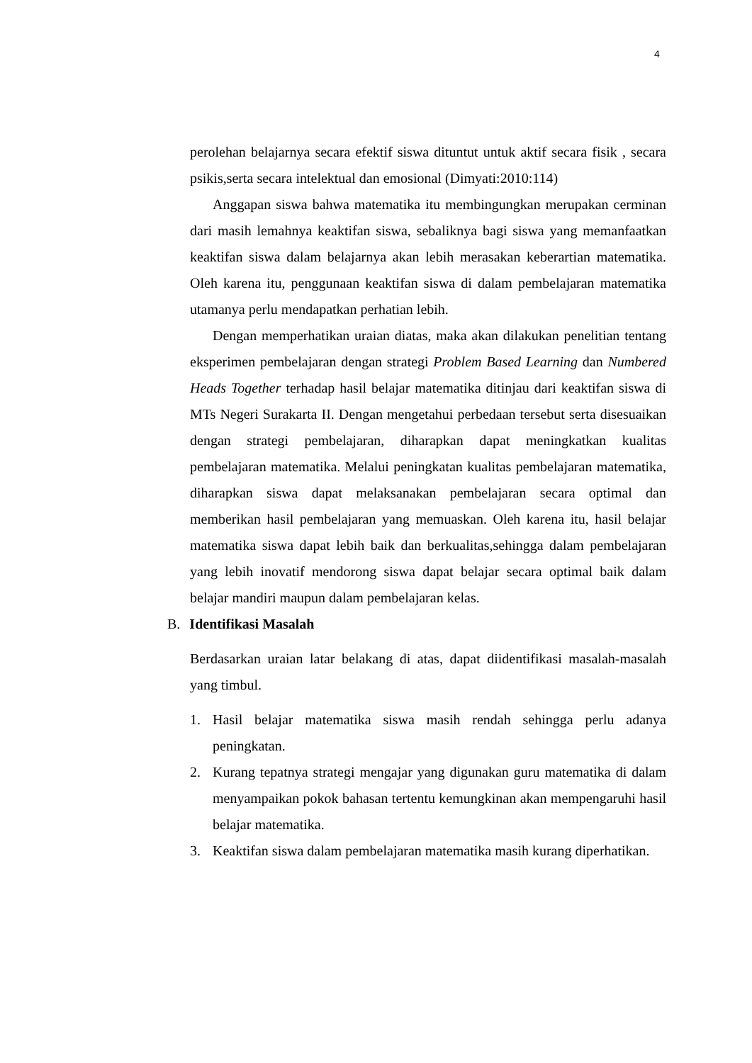4
perolehan belajarnya secara efektif siswa dituntut untuk aktif secara fisik , secara psikis,serta secara intelektual dan emosional (Dimyati:2010:114)
Anggapan siswa bahwa matematika itu membingungkan merupakan cerminan dari masih lemahnya keaktifan siswa, sebaliknya bagi siswa yang memanfaatkan keaktifan siswa dalam belajarnya akan lebih merasakan keberartian matematika. Oleh karena itu, penggunaan keaktifan siswa di dalam pembelajaran matematika utamanya perlu mendapatkan perhatian lebih.
Dengan memperhatikan uraian diatas, maka akan dilakukan penelitian tentang eksperimen pembelajaran dengan strategi Problem Based Learning dan Numbered Heads Together terhadap hasil belajar matematika ditinjau dari keaktifan siswa di MTs Negeri Surakarta II. Dengan mengetahui perbedaan tersebut serta disesuaikan dengan strategi pembelajaran, diharapkan dapat meningkatkan kualitas pembelajaran matematika. Melalui peningkatan kualitas pembelajaran matematika, diharapkan siswa dapat melaksanakan pembelajaran secara optimal dan memberikan hasil pembelajaran yang memuaskan. Oleh karena itu, hasil belajar matematika siswa dapat lebih baik dan berkualitas,sehingga dalam pembelajaran yang lebih inovatif mendorong siswa dapat belajar secara optimal baik dalam belajar mandiri maupun dalam pembelajaran kelas.
B. Identifikasi Masalah
Berdasarkan uraian latar belakang di atas, dapat diidentifikasi masalah-masalah yang timbul.
1. Hasil belajar matematika siswa masih rendah sehingga perlu adanya peningkatan.
2. Kurang tepatnya strategi mengajar yang digunakan guru matematika di dalam menyampaikan pokok bahasan tertentu kemungkinan akan mempengaruhi hasil belajar matematika.
3. Keaktifan siswa dalam pembelajaran matematika masih kurang diperhatikan.